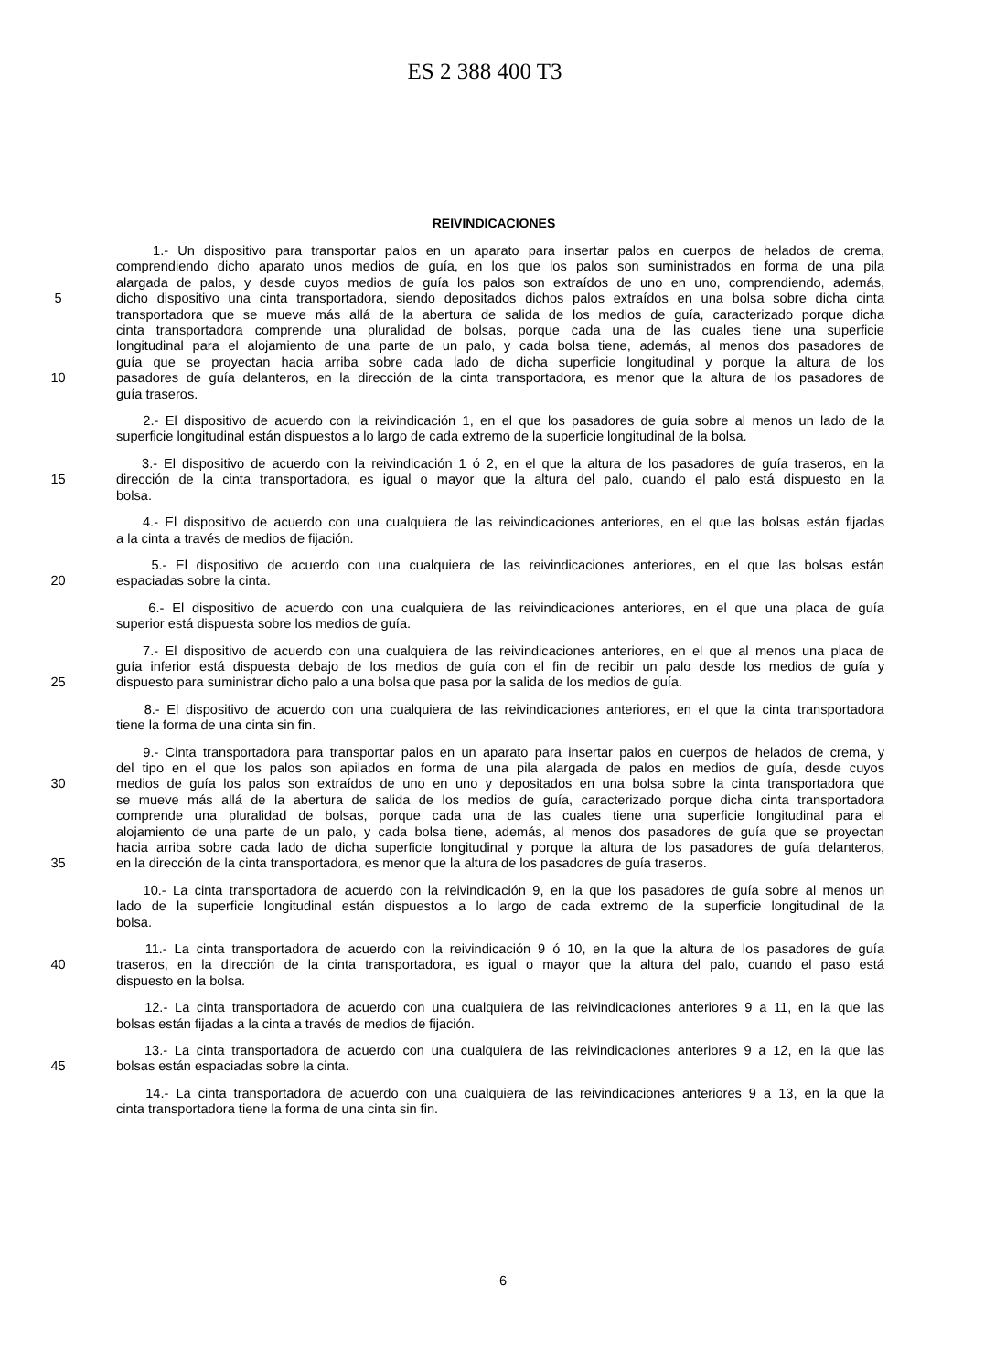ES 2 388 400 T3
REIVINDICACIONES
1.- Un dispositivo para transportar palos en un aparato para insertar palos en cuerpos de helados de crema,
comprendiendo dicho aparato unos medios de guía, en los que los palos son suministrados en forma de una pila
alargada de palos, y desde cuyos medios de guía los palos son extraídos de uno en uno, comprendiendo, además,
5 dicho dispositivo una cinta transportadora, siendo depositados dichos palos extraídos en una bolsa sobre dicha cinta
transportadora que se mueve más allá de la abertura de salida de los medios de guía, caracterizado porque dicha
cinta transportadora comprende una pluralidad de bolsas, porque cada una de las cuales tiene una superficie
longitudinal para el alojamiento de una parte de un palo, y cada bolsa tiene, además, al menos dos pasadores de
guía que se proyectan hacia arriba sobre cada lado de dicha superficie longitudinal y porque la altura de los
10 pasadores de guía delanteros, en la dirección de la cinta transportadora, es menor que la altura de los pasadores de
guía traseros.
2.- El dispositivo de acuerdo con la reivindicación 1, en el que los pasadores de guía sobre al menos un lado de la
superficie longitudinal están dispuestos a lo largo de cada extremo de la superficie longitudinal de la bolsa.
3.- El dispositivo de acuerdo con la reivindicación 1 ó 2, en el que la altura de los pasadores de guía traseros, en la
15 dirección de la cinta transportadora, es igual o mayor que la altura del palo, cuando el palo está dispuesto en la
bolsa.
4.- El dispositivo de acuerdo con una cualquiera de las reivindicaciones anteriores, en el que las bolsas están fijadas
a la cinta a través de medios de fijación.
5.- El dispositivo de acuerdo con una cualquiera de las reivindicaciones anteriores, en el que las bolsas están
20 espaciadas sobre la cinta.
6.- El dispositivo de acuerdo con una cualquiera de las reivindicaciones anteriores, en el que una placa de guía
superior está dispuesta sobre los medios de guía.
7.- El dispositivo de acuerdo con una cualquiera de las reivindicaciones anteriores, en el que al menos una placa de
guía inferior está dispuesta debajo de los medios de guía con el fin de recibir un palo desde los medios de guía y
25 dispuesto para suministrar dicho palo a una bolsa que pasa por la salida de los medios de guía.
8.- El dispositivo de acuerdo con una cualquiera de las reivindicaciones anteriores, en el que la cinta transportadora
tiene la forma de una cinta sin fin.
9.- Cinta transportadora para transportar palos en un aparato para insertar palos en cuerpos de helados de crema, y
del tipo en el que los palos son apilados en forma de una pila alargada de palos en medios de guía, desde cuyos
30 medios de guía los palos son extraídos de uno en uno y depositados en una bolsa sobre la cinta transportadora que
se mueve más allá de la abertura de salida de los medios de guía, caracterizado porque dicha cinta transportadora
comprende una pluralidad de bolsas, porque cada una de las cuales tiene una superficie longitudinal para el
alojamiento de una parte de un palo, y cada bolsa tiene, además, al menos dos pasadores de guía que se proyectan
hacia arriba sobre cada lado de dicha superficie longitudinal y porque la altura de los pasadores de guía delanteros,
35 en la dirección de la cinta transportadora, es menor que la altura de los pasadores de guía traseros.
10.- La cinta transportadora de acuerdo con la reivindicación 9, en la que los pasadores de guía sobre al menos un
lado de la superficie longitudinal están dispuestos a lo largo de cada extremo de la superficie longitudinal de la
bolsa.
11.- La cinta transportadora de acuerdo con la reivindicación 9 ó 10, en la que la altura de los pasadores de guía
40 traseros, en la dirección de la cinta transportadora, es igual o mayor que la altura del palo, cuando el paso está
dispuesto en la bolsa.
12.- La cinta transportadora de acuerdo con una cualquiera de las reivindicaciones anteriores 9 a 11, en la que las
bolsas están fijadas a la cinta a través de medios de fijación.
13.- La cinta transportadora de acuerdo con una cualquiera de las reivindicaciones anteriores 9 a 12, en la que las
45 bolsas están espaciadas sobre la cinta.
14.- La cinta transportadora de acuerdo con una cualquiera de las reivindicaciones anteriores 9 a 13, en la que la
cinta transportadora tiene la forma de una cinta sin fin.
6